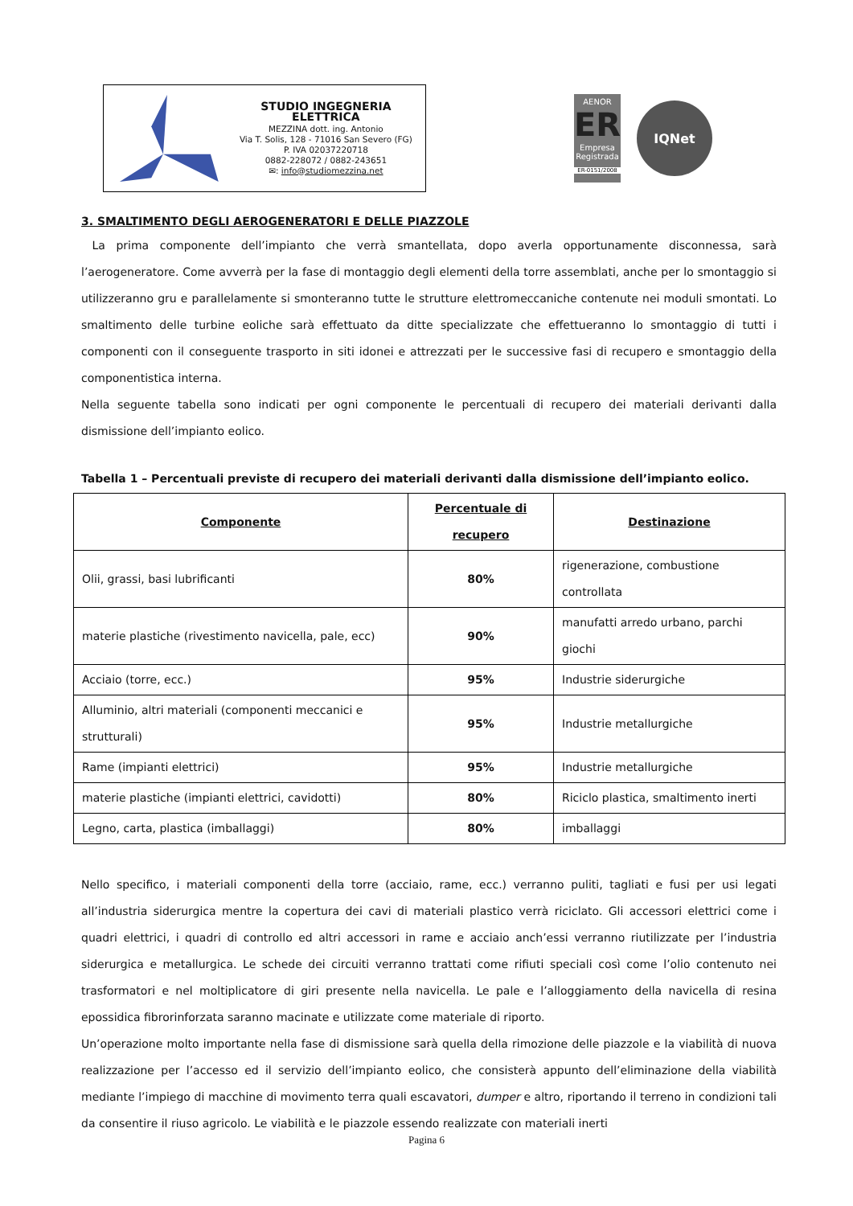STUDIO INGEGNERIA ELETTRICA
MEZZINA dott. ing. Antonio
Via T. Solis, 128 - 71016 San Severo (FG)
P. IVA 02037220718
0882-228072 / 0882-243651
✉: info@studiomezzina.net
AENOR
ER
Empresa Registrada
ER-0151/2008
IQNet
3. SMALTIMENTO DEGLI AEROGENERATORI E DELLE PIAZZOLE
La prima componente dell’impianto che verrà smantellata, dopo averla opportunamente disconnessa, sarà l’aerogeneratore. Come avverrà per la fase di montaggio degli elementi della torre assemblati, anche per lo smontaggio si utilizzeranno gru e parallelamente si smonteranno tutte le strutture elettromeccaniche contenute nei moduli smontati. Lo smaltimento delle turbine eoliche sarà effettuato da ditte specializzate che effettueranno lo smontaggio di tutti i componenti con il conseguente trasporto in siti idonei e attrezzati per le successive fasi di recupero e smontaggio della componentistica interna.
Nella seguente tabella sono indicati per ogni componente le percentuali di recupero dei materiali derivanti dalla dismissione dell’impianto eolico.
Tabella 1 – Percentuali previste di recupero dei materiali derivanti dalla dismissione dell’impianto eolico.
| Componente | Percentuale di recupero | Destinazione |
| --- | --- | --- |
| Olii, grassi, basi lubrificanti | 80% | rigenerazione, combustione controllata |
| materie plastiche (rivestimento navicella, pale, ecc) | 90% | manufatti arredo urbano, parchi giochi |
| Acciaio (torre, ecc.) | 95% | Industrie siderurgiche |
| Alluminio, altri materiali (componenti meccanici e strutturali) | 95% | Industrie metallurgiche |
| Rame (impianti elettrici) | 95% | Industrie metallurgiche |
| materie plastiche (impianti elettrici, cavidotti) | 80% | Riciclo plastica, smaltimento inerti |
| Legno, carta, plastica (imballaggi) | 80% | imballaggi |
Nello specifico, i materiali componenti della torre (acciaio, rame, ecc.) verranno puliti, tagliati e fusi per usi legati all’industria siderurgica mentre la copertura dei cavi di materiali plastico verrà riciclato. Gli accessori elettrici come i quadri elettrici, i quadri di controllo ed altri accessori in rame e acciaio anch’essi verranno riutilizzate per l’industria siderurgica e metallurgica. Le schede dei circuiti verranno trattati come rifiuti speciali così come l’olio contenuto nei trasformatori e nel moltiplicatore di giri presente nella navicella. Le pale e l’alloggiamento della navicella di resina epossidica fibrorinforzata saranno macinate e utilizzate come materiale di riporto.
Un’operazione molto importante nella fase di dismissione sarà quella della rimozione delle piazzole e la viabilità di nuova realizzazione per l’accesso ed il servizio dell’impianto eolico, che consisterà appunto dell’eliminazione della viabilità mediante l’impiego di macchine di movimento terra quali escavatori, dumper e altro, riportando il terreno in condizioni tali da consentire il riuso agricolo. Le viabilità e le piazzole essendo realizzate con materiali inerti
Pagina 6